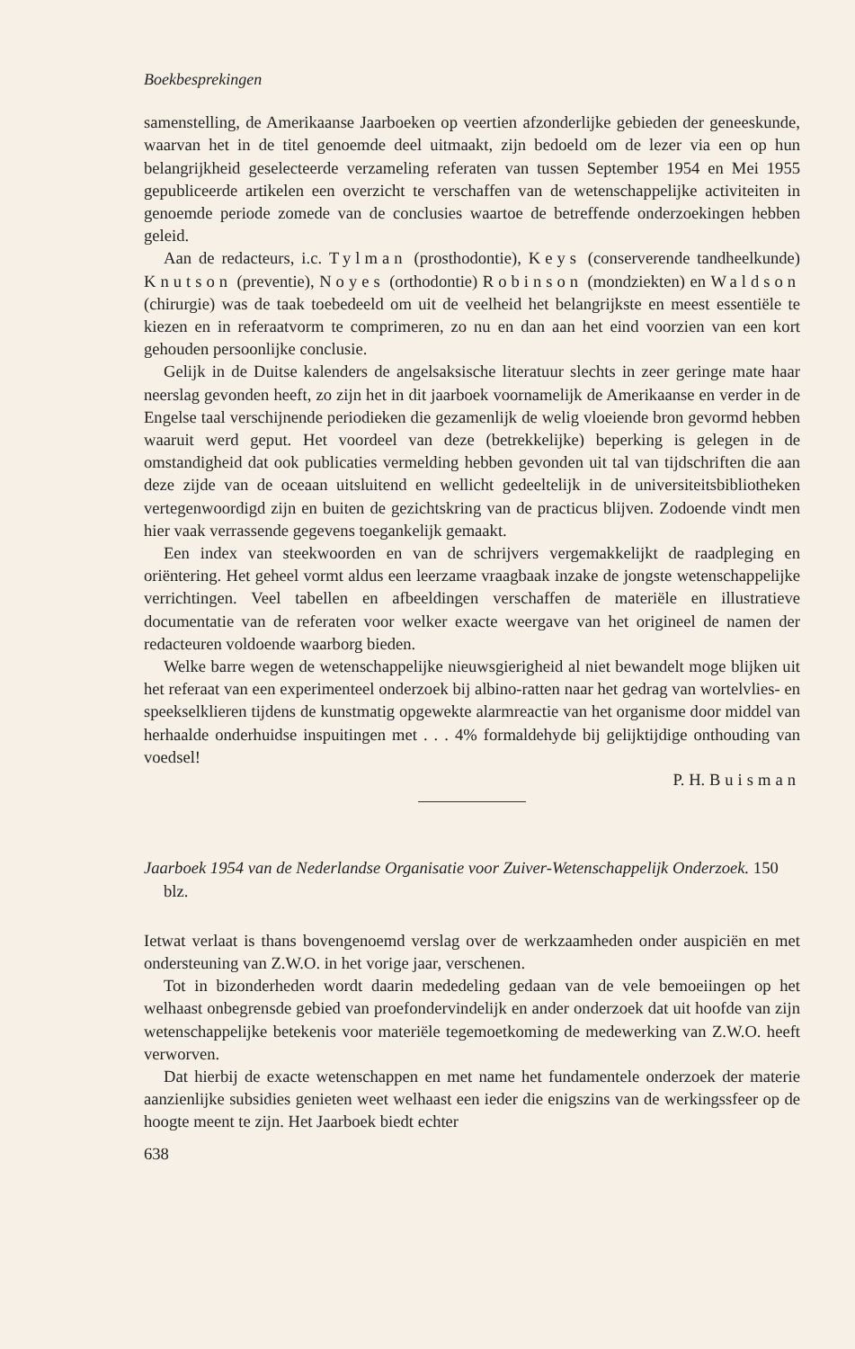Boekbesprekingen
samenstelling, de Amerikaanse Jaarboeken op veertien afzonderlijke gebieden der geneeskunde, waarvan het in de titel genoemde deel uitmaakt, zijn bedoeld om de lezer via een op hun belangrijkheid geselecteerde verzameling referaten van tussen September 1954 en Mei 1955 gepubliceerde artikelen een overzicht te verschaffen van de wetenschappelijke activiteiten in genoemde periode zomede van de conclusies waartoe de betreffende onderzoekingen hebben geleid.
Aan de redacteurs, i.c. Tylman (prosthodontie), Keys (conserverende tandheelkunde) Knutson (preventie), Noyes (orthodontie) Robinson (mondziekten) en Waldson (chirurgie) was de taak toebedeeld om uit de veelheid het belangrijkste en meest essentiële te kiezen en in referaatvorm te comprimeren, zo nu en dan aan het eind voorzien van een kort gehouden persoonlijke conclusie.
Gelijk in de Duitse kalenders de angelsaksische literatuur slechts in zeer geringe mate haar neerslag gevonden heeft, zo zijn het in dit jaarboek voornamelijk de Amerikaanse en verder in de Engelse taal verschijnende periodieken die gezamenlijk de welig vloeiende bron gevormd hebben waaruit werd geput. Het voordeel van deze (betrekkelijke) beperking is gelegen in de omstandigheid dat ook publicaties vermelding hebben gevonden uit tal van tijdschriften die aan deze zijde van de oceaan uitsluitend en wellicht gedeeltelijk in de universiteitsbibliotheken vertegenwoordigd zijn en buiten de gezichtskring van de practicus blijven. Zodoende vindt men hier vaak verrassende gegevens toegankelijk gemaakt.
Een index van steekwoorden en van de schrijvers vergemakkelijkt de raadpleging en oriëntering. Het geheel vormt aldus een leerzame vraagbaak inzake de jongste wetenschappelijke verrichtingen. Veel tabellen en afbeeldingen verschaffen de materiële en illustratieve documentatie van de referaten voor welker exacte weergave van het origineel de namen der redacteuren voldoende waarborg bieden.
Welke barre wegen de wetenschappelijke nieuwsgierigheid al niet bewandelt moge blijken uit het referaat van een experimenteel onderzoek bij albino-ratten naar het gedrag van wortelvlies- en speekselklieren tijdens de kunstmatig opgewekte alarmreactie van het organisme door middel van herhaalde onderhuidse inspuitingen met . . . 4% formaldehyde bij gelijktijdige onthouding van voedsel!
P. H. Buisman
Jaarboek 1954 van de Nederlandse Organisatie voor Zuiver-Wetenschappelijk Onderzoek. 150 blz.
Ietwat verlaat is thans bovengenoemd verslag over de werkzaamheden onder auspiciën en met ondersteuning van Z.W.O. in het vorige jaar, verschenen.
Tot in bizonderheden wordt daarin mededeling gedaan van de vele bemoeiingen op het welhaast onbegrensde gebied van proefondervindelijk en ander onderzoek dat uit hoofde van zijn wetenschappelijke betekenis voor materiële tegemoetkoming de medewerking van Z.W.O. heeft verworven.
Dat hierbij de exacte wetenschappen en met name het fundamentele onderzoek der materie aanzienlijke subsidies genieten weet welhaast een ieder die enigszins van de werkingssfeer op de hoogte meent te zijn. Het Jaarboek biedt echter
638